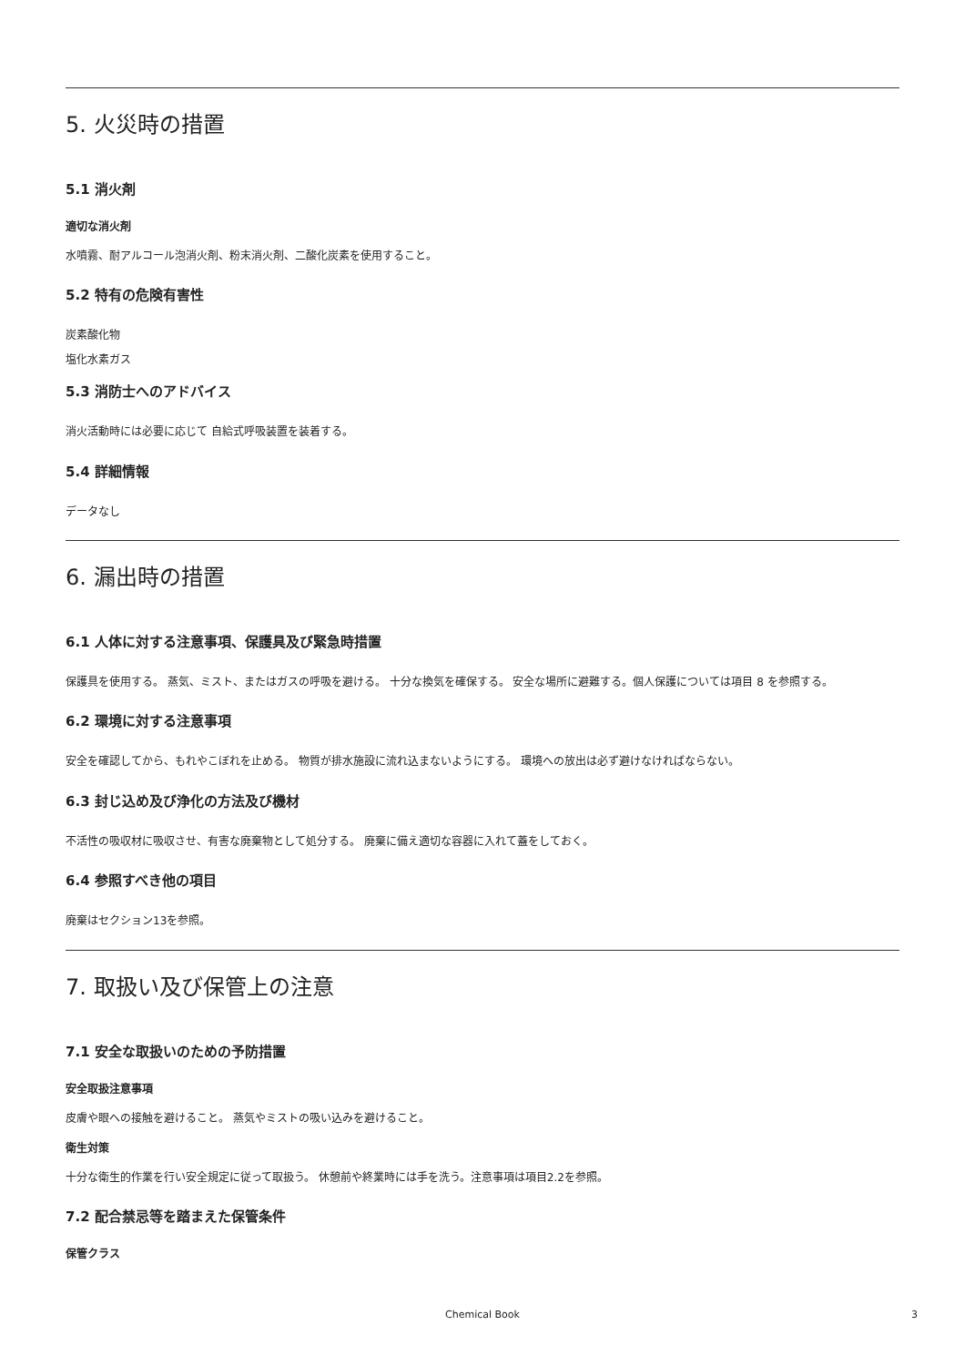5. 火災時の措置
5.1 消火剤
適切な消火剤
水噴霧、耐アルコール泡消火剤、粉末消火剤、二酸化炭素を使用すること。
5.2 特有の危険有害性
炭素酸化物
塩化水素ガス
5.3 消防士へのアドバイス
消火活動時には必要に応じて 自給式呼吸装置を装着する。
5.4 詳細情報
データなし
6. 漏出時の措置
6.1 人体に対する注意事項、保護具及び緊急時措置
保護具を使用する。 蒸気、ミスト、またはガスの呼吸を避ける。 十分な換気を確保する。 安全な場所に避難する。個人保護については項目 8 を参照する。
6.2 環境に対する注意事項
安全を確認してから、もれやこぼれを止める。 物質が排水施設に流れ込まないようにする。 環境への放出は必ず避けなければならない。
6.3 封じ込め及び浄化の方法及び機材
不活性の吸収材に吸収させ、有害な廃棄物として処分する。 廃棄に備え適切な容器に入れて蓋をしておく。
6.4 参照すべき他の項目
廃棄はセクション13を参照。
7. 取扱い及び保管上の注意
7.1 安全な取扱いのための予防措置
安全取扱注意事項
皮膚や眼への接触を避けること。 蒸気やミストの吸い込みを避けること。
衛生対策
十分な衛生的作業を行い安全規定に従って取扱う。 休憩前や終業時には手を洗う。注意事項は項目2.2を参照。
7.2 配合禁忌等を踏まえた保管条件
保管クラス
Chemical Book 3